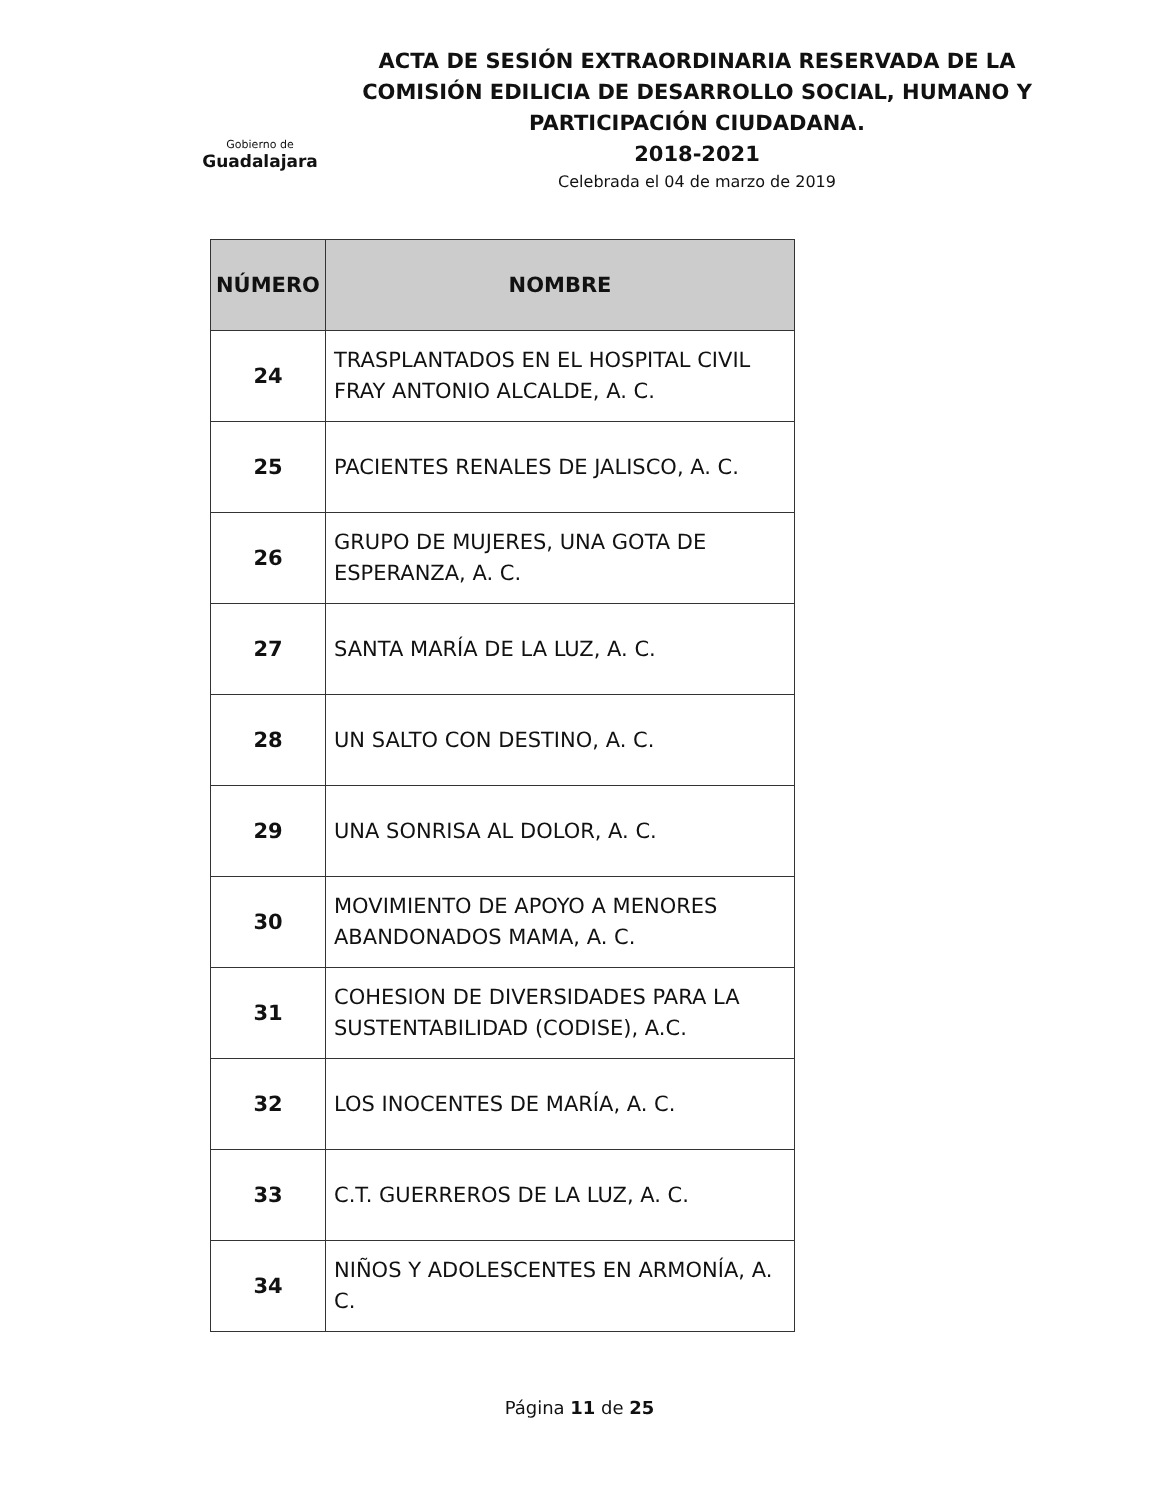Gobierno de
Guadalajara
ACTA DE SESIÓN EXTRAORDINARIA RESERVADA DE LA COMISIÓN EDILICIA DE DESARROLLO SOCIAL, HUMANO Y PARTICIPACIÓN CIUDADANA.
2018-2021
Celebrada el 04 de marzo de 2019
| NÚMERO | NOMBRE |
| --- | --- |
| 24 | TRASPLANTADOS EN EL HOSPITAL CIVIL FRAY ANTONIO ALCALDE, A. C. |
| 25 | PACIENTES RENALES DE JALISCO, A. C. |
| 26 | GRUPO DE MUJERES, UNA GOTA DE ESPERANZA, A. C. |
| 27 | SANTA MARÍA DE LA LUZ, A. C. |
| 28 | UN SALTO CON DESTINO, A. C. |
| 29 | UNA SONRISA AL DOLOR, A. C. |
| 30 | MOVIMIENTO DE APOYO A MENORES ABANDONADOS MAMA, A. C. |
| 31 | COHESION DE DIVERSIDADES PARA LA SUSTENTABILIDAD (CODISE), A.C. |
| 32 | LOS INOCENTES DE MARÍA, A. C. |
| 33 | C.T. GUERREROS DE LA LUZ, A. C. |
| 34 | NIÑOS Y ADOLESCENTES EN ARMONÍA, A. C. |
Página 11 de 25